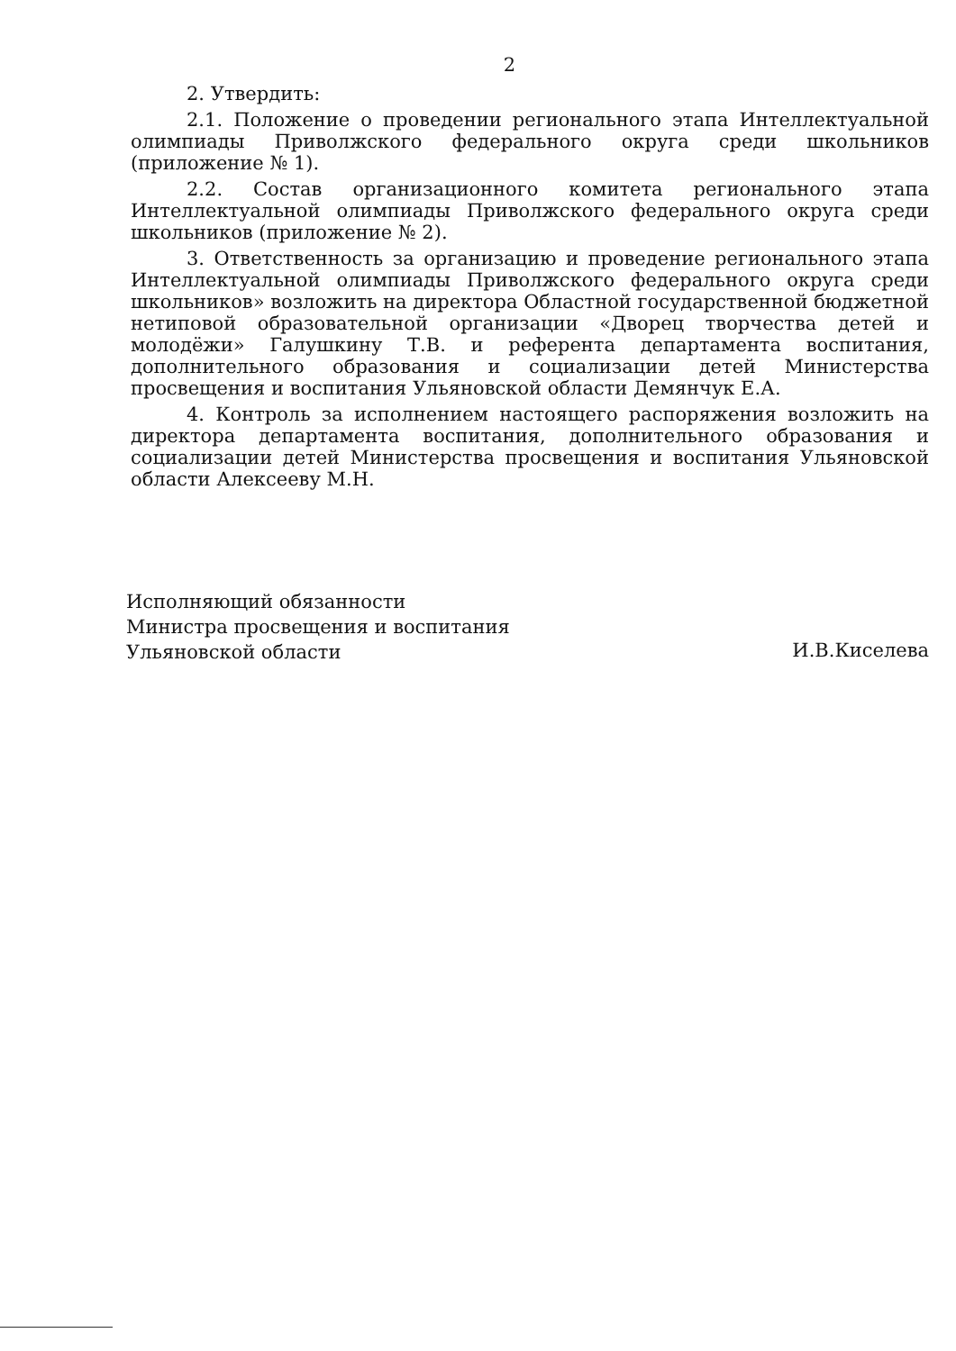2
2. Утвердить:
2.1. Положение о проведении регионального этапа Интеллектуальной олимпиады Приволжского федерального округа среди школьников (приложение № 1).
2.2. Состав организационного комитета регионального этапа Интеллектуальной олимпиады Приволжского федерального округа среди школьников (приложение № 2).
3. Ответственность за организацию и проведение регионального этапа Интеллектуальной олимпиады Приволжского федерального округа среди школьников» возложить на директора Областной государственной бюджетной нетиповой образовательной организации «Дворец творчества детей и молодёжи» Галушкину Т.В. и референта департамента воспитания, дополнительного образования и социализации детей Министерства просвещения и воспитания Ульяновской области Демянчук Е.А.
4. Контроль за исполнением настоящего распоряжения возложить на директора департамента воспитания, дополнительного образования и социализации детей Министерства просвещения и воспитания Ульяновской области Алексееву М.Н.
Исполняющий обязанности
Министра просвещения и воспитания
Ульяновской области
И.В.Киселева